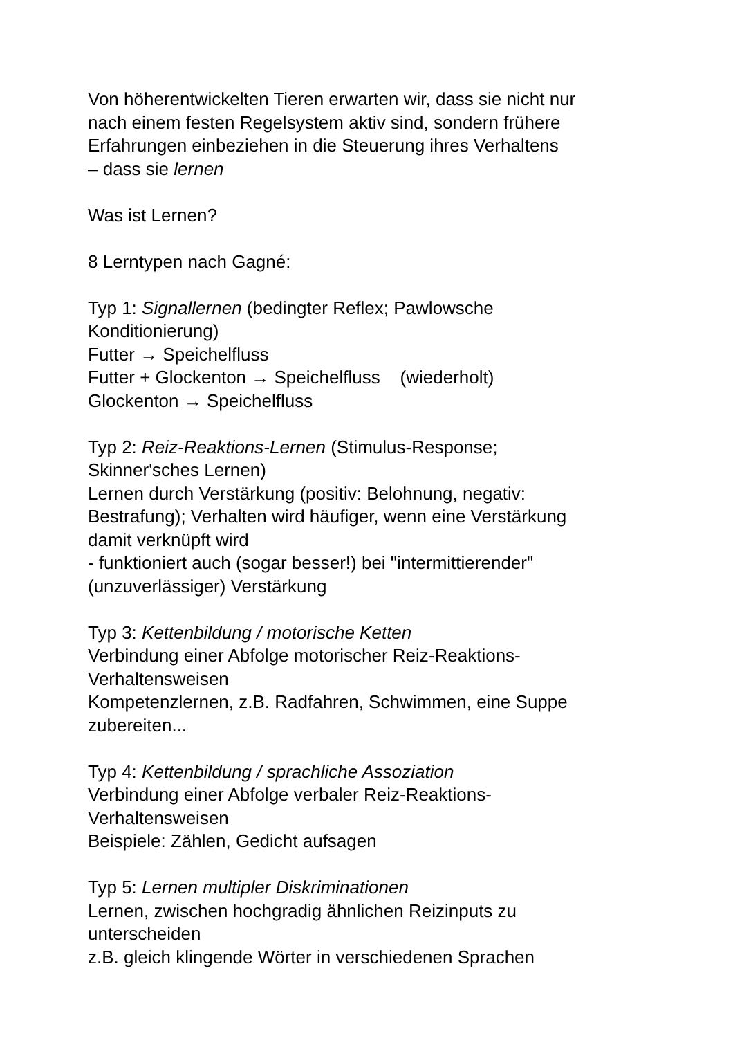Von höherentwickelten Tieren erwarten wir, dass sie nicht nur
nach einem festen Regelsystem aktiv sind, sondern frühere
Erfahrungen einbeziehen in die Steuerung ihres Verhaltens
– dass sie lernen
Was ist Lernen?
8 Lerntypen nach Gagné:
Typ 1: Signallernen (bedingter Reflex; Pawlowsche
Konditionierung)
Futter → Speichelfluss
Futter + Glockenton → Speichelfluss (wiederholt)
Glockenton → Speichelfluss
Typ 2: Reiz-Reaktions-Lernen (Stimulus-Response;
Skinner'sches Lernen)
Lernen durch Verstärkung (positiv: Belohnung, negativ:
Bestrafung); Verhalten wird häufiger, wenn eine Verstärkung
damit verknüpft wird
- funktioniert auch (sogar besser!) bei "intermittierender"
(unzuverlässiger) Verstärkung
Typ 3: Kettenbildung / motorische Ketten
Verbindung einer Abfolge motorischer Reiz-Reaktions-
Verhaltensweisen
Kompetenzlernen, z.B. Radfahren, Schwimmen, eine Suppe
zubereiten...
Typ 4: Kettenbildung / sprachliche Assoziation
Verbindung einer Abfolge verbaler Reiz-Reaktions-
Verhaltensweisen
Beispiele: Zählen, Gedicht aufsagen
Typ 5: Lernen multipler Diskriminationen
Lernen, zwischen hochgradig ähnlichen Reizinputs zu
unterscheiden
z.B. gleich klingende Wörter in verschiedenen Sprachen